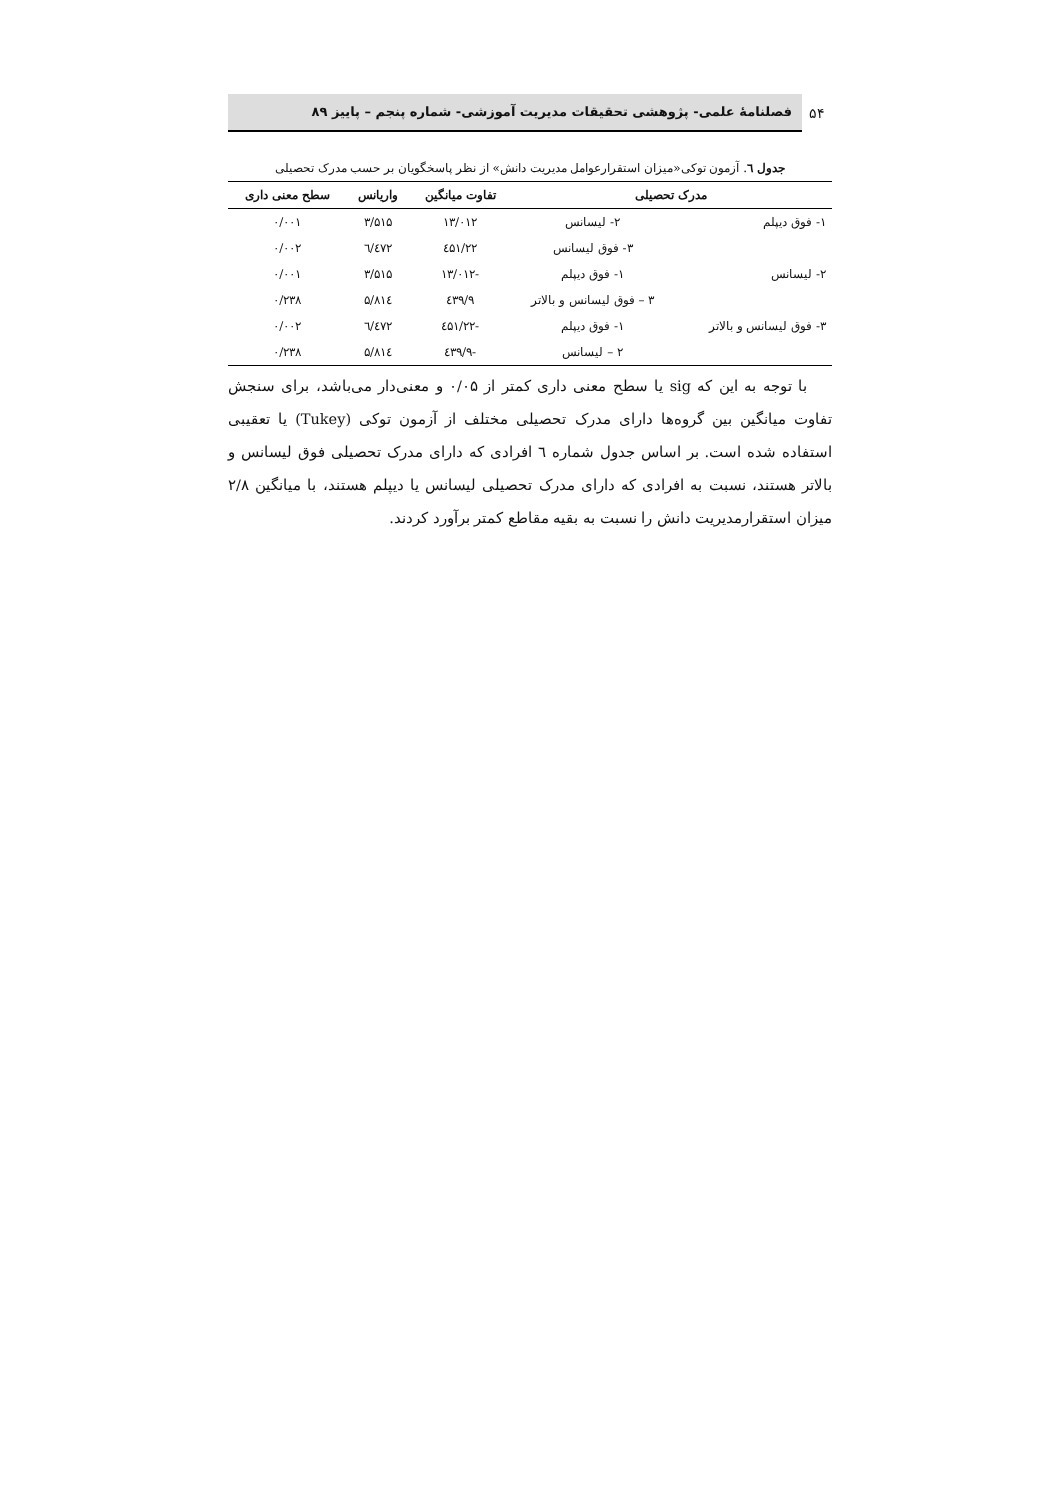۵۴
فصلنامهٔ علمی- پژوهشی تحقیقات مدیریت آموزشی- شماره پنجم – پاییز ۸۹
جدول ٦. آزمون توکی«میزان استقرارعوامل مدیریت دانش» از نظر پاسخگویان بر حسب مدرک تحصیلی
| مدرک تحصیلی | | تفاوت میانگین | واریانس | سطح معنی داری |
| --- | --- | --- | --- | --- |
| ۱- فوق دیپلم | ۲- لیسانس | ۱۳/۰۱۲ | ۳/۵۱۵ | ۰/۰۰۱ |
| | ۳- فوق لیسانس | ۲۲/٤۵۱ | ٦/٤۷۲ | ۰/۰۰۲ |
| ۲- لیسانس | ۱- فوق دیپلم | -۱۳/۰۱۲ | ۳/۵۱۵ | ۰/۰۰۱ |
| | ۳ – فوق لیسانس و بالاتر | ۹/٤۳۹ | ۵/۸۱٤ | ۰/۲۳۸ |
| ۳- فوق لیسانس و بالاتر | ۱- فوق دیپلم | -۲۲/٤۵۱ | ٦/٤۷۲ | ۰/۰۰۲ |
| | ۲ – لیسانس | -۹/٤۳۹ | ۵/۸۱٤ | ۰/۲۳۸ |
با توجه به این که sig یا سطح معنی داری کمتر از ۰/۰۵ و معنی‌دار می‌باشد، برای سنجش تفاوت میانگین بین گروه‌ها دارای مدرک تحصیلی مختلف از آزمون توکی (Tukey) یا تعقیبی استفاده شده است. بر اساس جدول شماره ٦ افرادی که دارای مدرک تحصیلی فوق لیسانس و بالاتر هستند، نسبت به افرادی که دارای مدرک تحصیلی لیسانس یا دیپلم هستند، با میانگین ۲/۸ میزان استقرارمدیریت دانش را نسبت به بقیه مقاطع کمتر برآورد کردند.